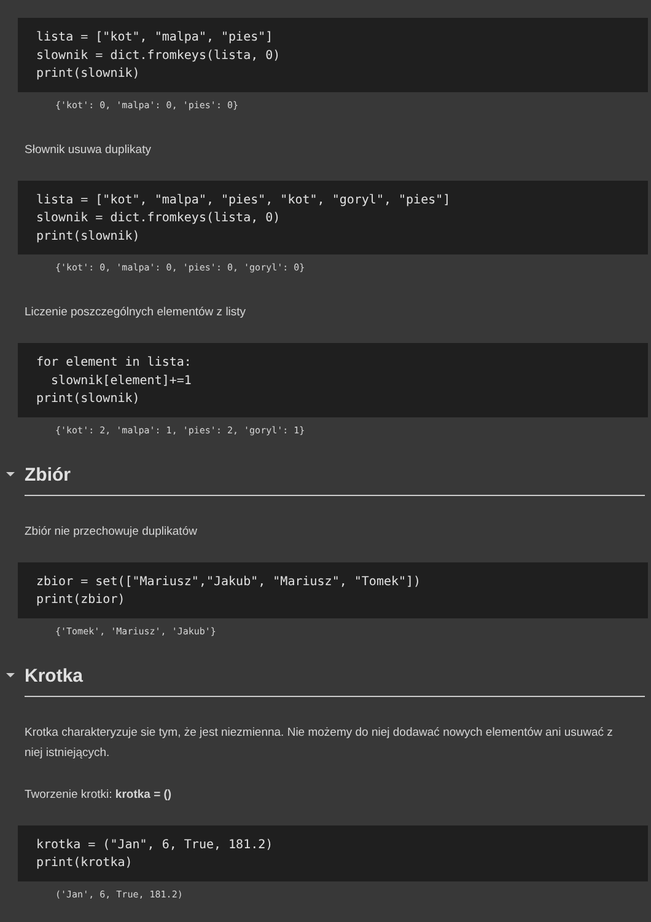lista = ["kot", "malpa", "pies"] slownik = dict.fromkeys(lista, 0) print(slownik)
{'kot': 0, 'malpa': 0, 'pies': 0}
Słownik usuwa duplikaty
lista = ["kot", "malpa", "pies", "kot", "goryl", "pies"] slownik = dict.fromkeys(lista, 0) print(slownik)
{'kot': 0, 'malpa': 0, 'pies': 0, 'goryl': 0}
Liczenie poszczególnych elementów z listy
for element in lista: slownik[element]+=1 print(slownik)
{'kot': 2, 'malpa': 1, 'pies': 2, 'goryl': 1}
Zbiór
Zbiór nie przechowuje duplikatów
zbior = set(["Mariusz","Jakub", "Mariusz", "Tomek"]) print(zbior)
{'Tomek', 'Mariusz', 'Jakub'}
Krotka
Krotka charakteryzuje sie tym, że jest niezmienna. Nie możemy do niej dodawać nowych elementów ani usuwać z niej istniejących.
Tworzenie krotki: krotka = ()
krotka = ("Jan", 6, True, 181.2) print(krotka)
('Jan', 6, True, 181.2)